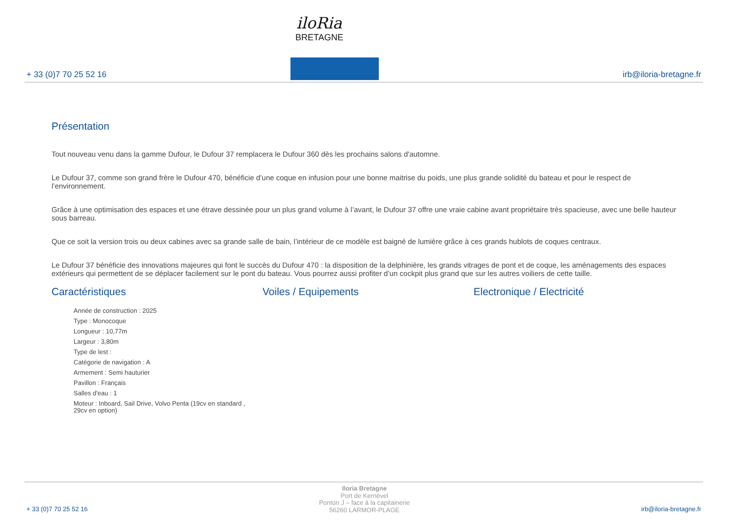+ 33 (0)7 70 25 52 16 irb@iloria-bretagne.fr
iloRia
BRETAGNE
Présentation
Tout nouveau venu dans la gamme Dufour, le Dufour 37 remplacera le Dufour 360 dès les prochains salons d'automne.
Le Dufour 37, comme son grand frère le Dufour 470, bénéficie d’une coque en infusion pour une bonne maitrise du poids, une plus grande solidité du bateau et pour le respect de l’environnement.
Grâce à une optimisation des espaces et une étrave dessinée pour un plus grand volume à l’avant, le Dufour 37 offre une vraie cabine avant propriétaire très spacieuse, avec une belle hauteur sous barreau.
Que ce soit la version trois ou deux cabines avec sa grande salle de bain, l’intérieur de ce modèle est baigné de lumière grâce à ces grands hublots de coques centraux.
Le Dufour 37 bénéficie des innovations majeures qui font le succès du Dufour 470 : la disposition de la delphinière, les grands vitrages de pont et de coque, les aménagements des espaces extérieurs qui permettent de se déplacer facilement sur le pont du bateau. Vous pourrez aussi profiter d’un cockpit plus grand que sur les autres voiliers de cette taille.
Caractéristiques
Année de construction : 2025
Type : Monocoque
Longueur : 10,77m
Largeur : 3,80m
Type de lest :
Catégorie de navigation : A
Armement : Semi hauturier
Pavillon : Français
Salles d'eau : 1
Moteur : Inboard, Sail Drive, Volvo Penta (19cv en standard , 29cv en option)
Voiles / Equipements Electronique / Electricité
+ 33 (0)7 70 25 52 16
Iloria Bretagne
Port de Kernével
Ponton J – face à la capitainerie
56260 LARMOR-PLAGE
irb@iloria-bretagne.fr